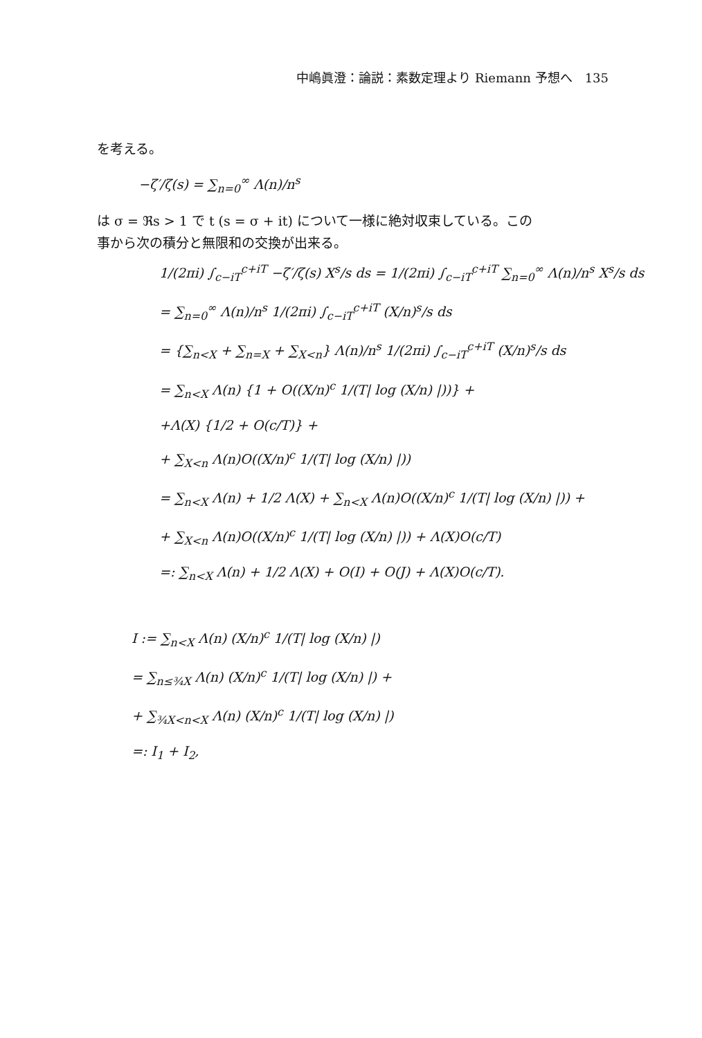中嶋眞澄：論説：素数定理より Riemann 予想へ　135
を考える。
−ζ′/ζ(s) = ∑<sub>n=0</sub><sup>∞</sup> Λ(n)/n<sup>s</sup>
は σ = ℜs > 1 で t (s = σ + it) について一様に絶対収束している。この
事から次の積分と無限和の交換が出来る。
1/(2πi) ∫<sub>c−iT</sub><sup>c+iT</sup> −ζ′/ζ(s) X<sup>s</sup>/s ds = 1/(2πi) ∫<sub>c−iT</sub><sup>c+iT</sup> ∑<sub>n=0</sub><sup>∞</sup> Λ(n)/n<sup>s</sup> X<sup>s</sup>/s ds
= ∑<sub>n=0</sub><sup>∞</sup> Λ(n)/n<sup>s</sup> 1/(2πi) ∫<sub>c−iT</sub><sup>c+iT</sup> (X/n)<sup>s</sup>/s ds
= {∑<sub>n<X</sub> + ∑<sub>n=X</sub> + ∑<sub>X<n</sub>} Λ(n)/n<sup>s</sup> 1/(2πi) ∫<sub>c−iT</sub><sup>c+iT</sup> (X/n)<sup>s</sup>/s ds
= ∑<sub>n<X</sub> Λ(n) {1 + O((X/n)<sup>c</sup> 1/(T| log (X/n) |))} +
+Λ(X) {1/2 + O(c/T)} +
+ ∑<sub>X<n</sub> Λ(n)O((X/n)<sup>c</sup> 1/(T| log (X/n) |))
= ∑<sub>n<X</sub> Λ(n) + 1/2 Λ(X) + ∑<sub>n<X</sub> Λ(n)O((X/n)<sup>c</sup> 1/(T| log (X/n) |)) +
+ ∑<sub>X<n</sub> Λ(n)O((X/n)<sup>c</sup> 1/(T| log (X/n) |)) + Λ(X)O(c/T)
=: ∑<sub>n<X</sub> Λ(n) + 1/2 Λ(X) + O(I) + O(J) + Λ(X)O(c/T).
I := ∑<sub>n<X</sub> Λ(n) (X/n)<sup>c</sup> 1/(T| log (X/n) |)
= ∑<sub>n≤¾X</sub> Λ(n) (X/n)<sup>c</sup> 1/(T| log (X/n) |) +
+ ∑<sub>¾X<n<X</sub> Λ(n) (X/n)<sup>c</sup> 1/(T| log (X/n) |)
=: I<sub>1</sub> + I<sub>2</sub>,